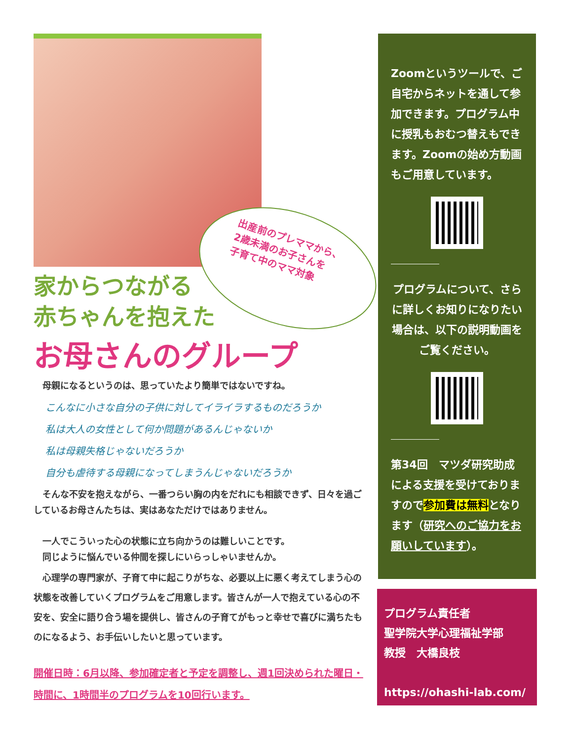出産前のプレママから、
2歳未満のお子さんを
子育て中のママ対象
家からつながる
赤ちゃんを抱えた
お母さんのグループ
　母親になるというのは、思っていたより簡単ではないですね。
こんなに小さな自分の子供に対してイライラするものだろうか
私は大人の女性として何か問題があるんじゃないか
私は母親失格じゃないだろうか
自分も虐待する母親になってしまうんじゃないだろうか
　そんな不安を抱えながら、一番つらい胸の内をだれにも相談できず、日々を過ごしているお母さんたちは、実はあなただけではありません。
　一人でこういった心の状態に立ち向かうのは難しいことです。
　同じように悩んでいる仲間を探しにいらっしゃいませんか。
　心理学の専門家が、子育て中に起こりがちな、必要以上に悪く考えてしまう心の状態を改善していくプログラムをご用意します。皆さんが一人で抱えている心の不安を、安全に語り合う場を提供し、皆さんの子育てがもっと幸せで喜びに満ちたものになるよう、お手伝いしたいと思っています。
開催日時：6月以降、参加確定者と予定を調整し、週1回決められた曜日・時間に、1時間半のプログラムを10回行います。
Zoomというツールで、ご自宅からネットを通して参加できます。プログラム中に授乳もおむつ替えもできます。Zoomの始め方動画もご用意しています。
プログラムについて、さらに詳しくお知りになりたい場合は、以下の説明動画をご覧ください。
第34回　マツダ研究助成による支援を受けておりますので参加費は無料となります（研究へのご協力をお願いしています）。
プログラム責任者
聖学院大学心理福祉学部
教授　大橋良枝
https://ohashi-lab.com/